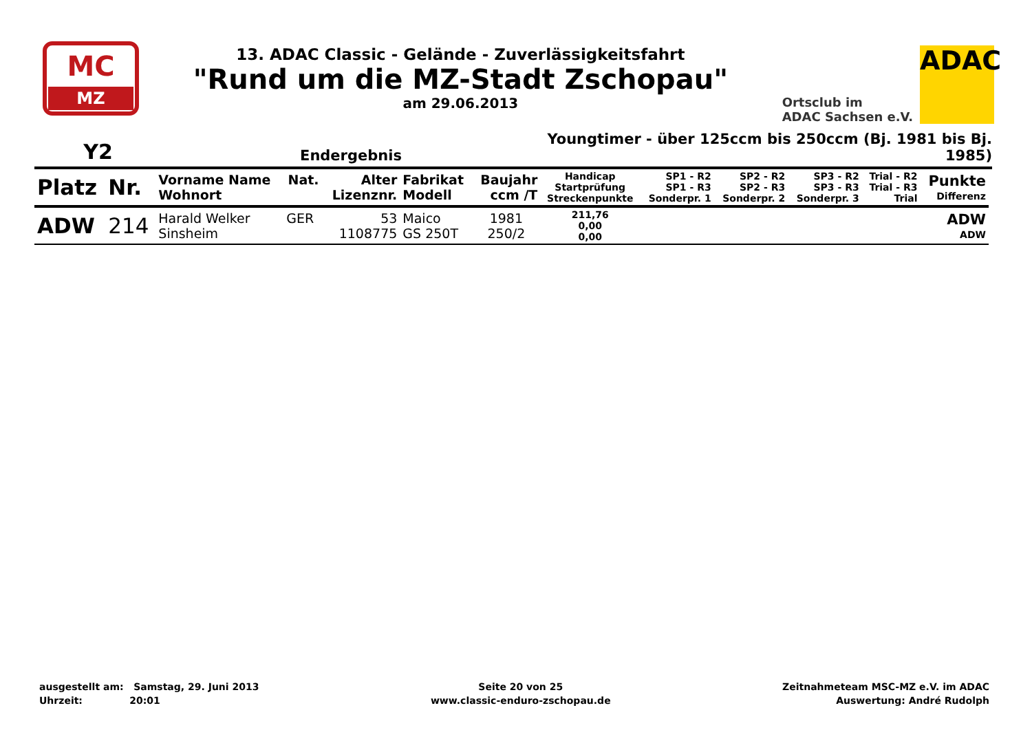MC
MZ
13. ADAC Classic - Gelände - Zuverlässigkeitsfahrt
"Rund um die MZ-Stadt Zschopau"
am 29.06.2013
Ortsclub im
ADAC Sachsen e.V.
ADAC
Y2 Endergebnis Youngtimer - über 125ccm bis 250ccm (Bj. 1981 bis Bj. 1985)
| Platz | Nr. | Vorname Name Wohnort | Nat. | Alter Lizenznr. | Fabrikat Modell | Baujahr ccm /T | Handicap Startprüfung Streckenpunkte | SP1 - R2 SP1 - R3 Sonderpr. 1 | SP2 - R2 SP2 - R3 Sonderpr. 2 | SP3 - R2 SP3 - R3 Sonderpr. 3 | Trial - R2 Trial - R3 Trial | Punkte Differenz |
| --- | --- | --- | --- | --- | --- | --- | --- | --- | --- | --- | --- | --- |
| ADW | 214 | Harald Welker Sinsheim | GER | 53 1108775 | Maico GS 250T | 1981 250/2 | 211,76 0,00 0,00 | | | | | ADW ADW |
ausgestellt am: Samstag, 29. Juni 2013
Uhrzeit: 20:01
Seite 20 von 25
www.classic-enduro-zschopau.de
Zeitnahmeteam MSC-MZ e.V. im ADAC
Auswertung: André Rudolph